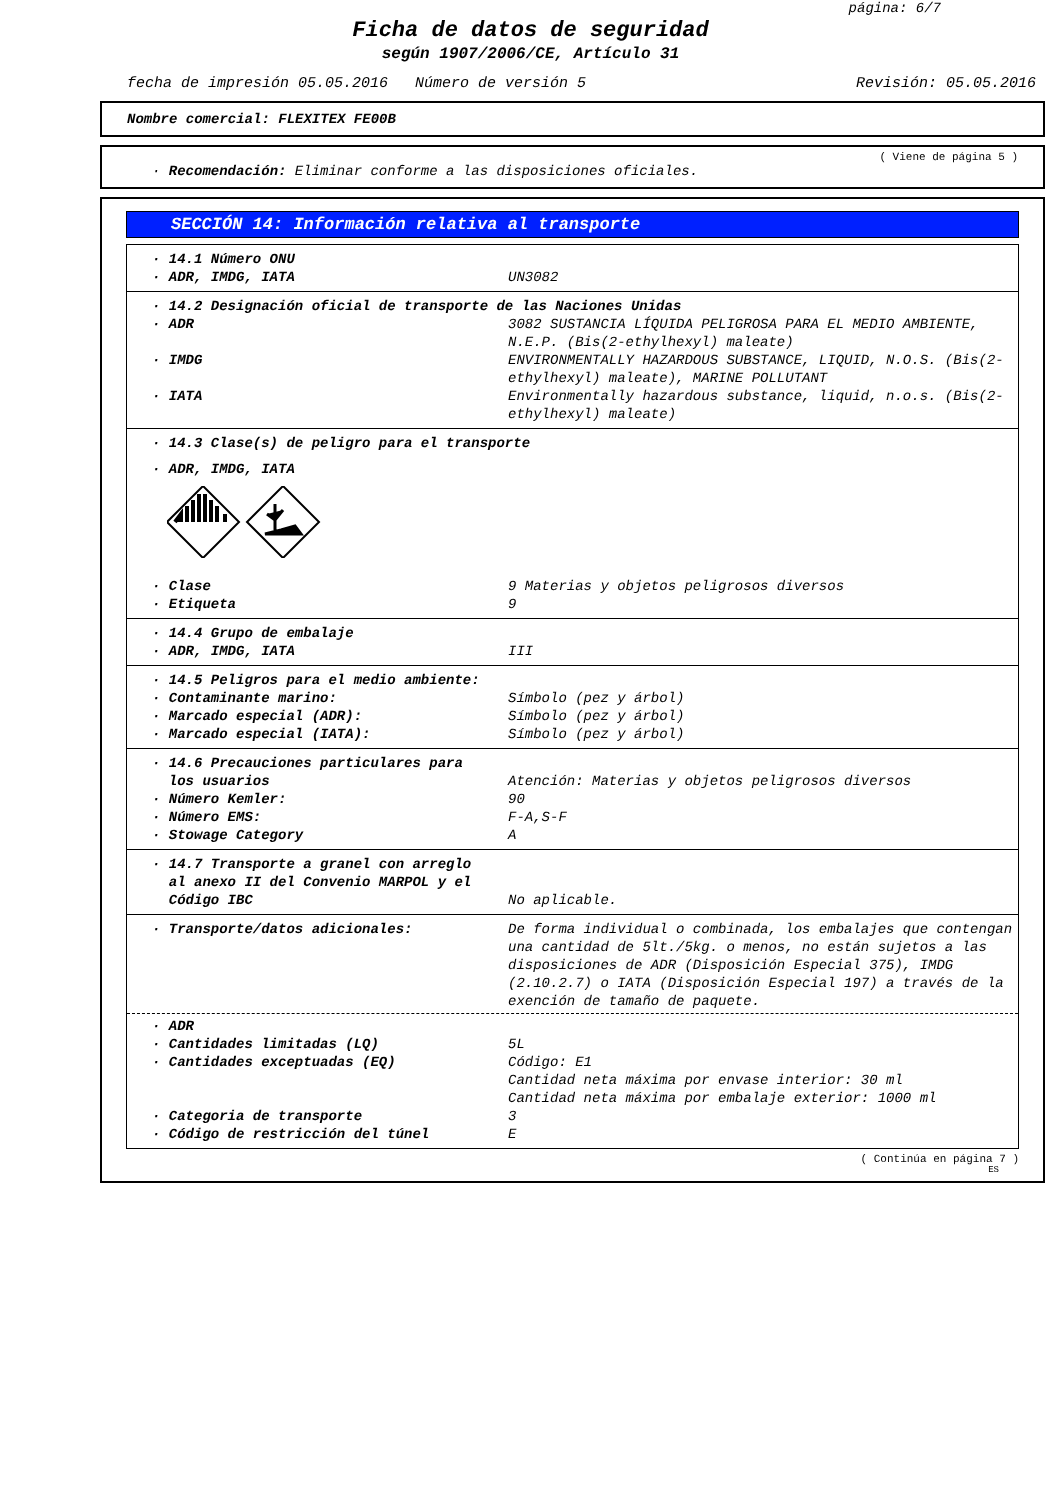página: 6/7
Ficha de datos de seguridad
según 1907/2006/CE, Artículo 31
fecha de impresión 05.05.2016 Número de versión 5 Revisión: 05.05.2016
Nombre comercial: FLEXITEX FE00B
( Viene de página 5 )
· Recomendación: Eliminar conforme a las disposiciones oficiales.
SECCIÓN 14: Información relativa al transporte
| · 14.1 Número ONU | |
| · ADR, IMDG, IATA | UN3082 |
| · 14.2 Designación oficial de transporte de las Naciones Unidas | |
| · ADR | 3082 SUSTANCIA LÍQUIDA PELIGROSA PARA EL MEDIO AMBIENTE, N.E.P. (Bis(2-ethylhexyl) maleate) |
| · IMDG | ENVIRONMENTALLY HAZARDOUS SUBSTANCE, LIQUID, N.O.S. (Bis(2-ethylhexyl) maleate), MARINE POLLUTANT |
| · IATA | Environmentally hazardous substance, liquid, n.o.s. (Bis(2-ethylhexyl) maleate) |
| · 14.3 Clase(s) de peligro para el transporte | |
| · ADR, IMDG, IATA | |
| · Clase | 9 Materias y objetos peligrosos diversos |
| · Etiqueta | 9 |
| · 14.4 Grupo de embalaje | |
| · ADR, IMDG, IATA | III |
| · 14.5 Peligros para el medio ambiente: | |
| · Contaminante marino: | Símbolo (pez y árbol) |
| · Marcado especial (ADR): | Símbolo (pez y árbol) |
| · Marcado especial (IATA): | Símbolo (pez y árbol) |
| · 14.6 Precauciones particulares para los usuarios | Atención: Materias y objetos peligrosos diversos |
| · Número Kemler: | 90 |
| · Número EMS: | F-A,S-F |
| · Stowage Category | A |
| · 14.7 Transporte a granel con arreglo al anexo II del Convenio MARPOL y el Código IBC | No aplicable. |
| · Transporte/datos adicionales: | De forma individual o combinada, los embalajes que contengan una cantidad de 5lt./5kg. o menos, no están sujetos a las disposiciones de ADR (Disposición Especial 375), IMDG (2.10.2.7) o IATA (Disposición Especial 197) a través de la exención de tamaño de paquete. |
| · ADR | |
| · Cantidades limitadas (LQ) | 5L |
| · Cantidades exceptuadas (EQ) | Código: E1 Cantidad neta máxima por envase interior: 30 ml Cantidad neta máxima por embalaje exterior: 1000 ml |
| · Categoria de transporte | 3 |
| · Código de restricción del túnel | E |
( Continúa en página 7 )
ES